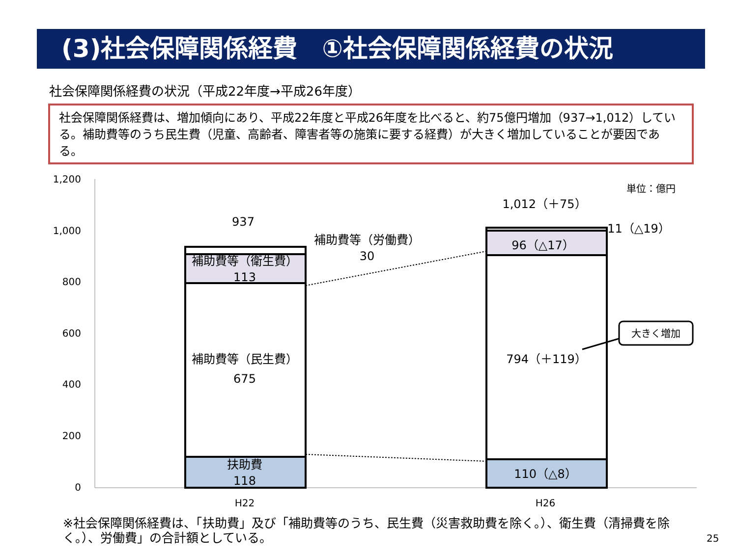(3)社会保障関係経費　①社会保障関係経費の状況
社会保障関係経費の状況（平成22年度→平成26年度）
社会保障関係経費は、増加傾向にあり、平成22年度と平成26年度を比べると、約75億円増加（937→1,012）している。補助費等のうち民生費（児童、高齢者、障害者等の施策に要する経費）が大きく増加していることが要因である。
1,200
1,000
800
600
400
200
0
937
補助費等（衛生費）
113
補助費等（民生費）
675
扶助費
118
1,012（＋75）
96（△17）
794（＋119）
110（△8）
11（△19）
補助費等（労働費）
30
単位：億円
H22
H26
大きく増加
※社会保障関係経費は、「扶助費」及び「補助費等のうち、民生費（災害救助費を除く。）、衛生費（清掃費を除く。）、労働費」の合計額としている。
25